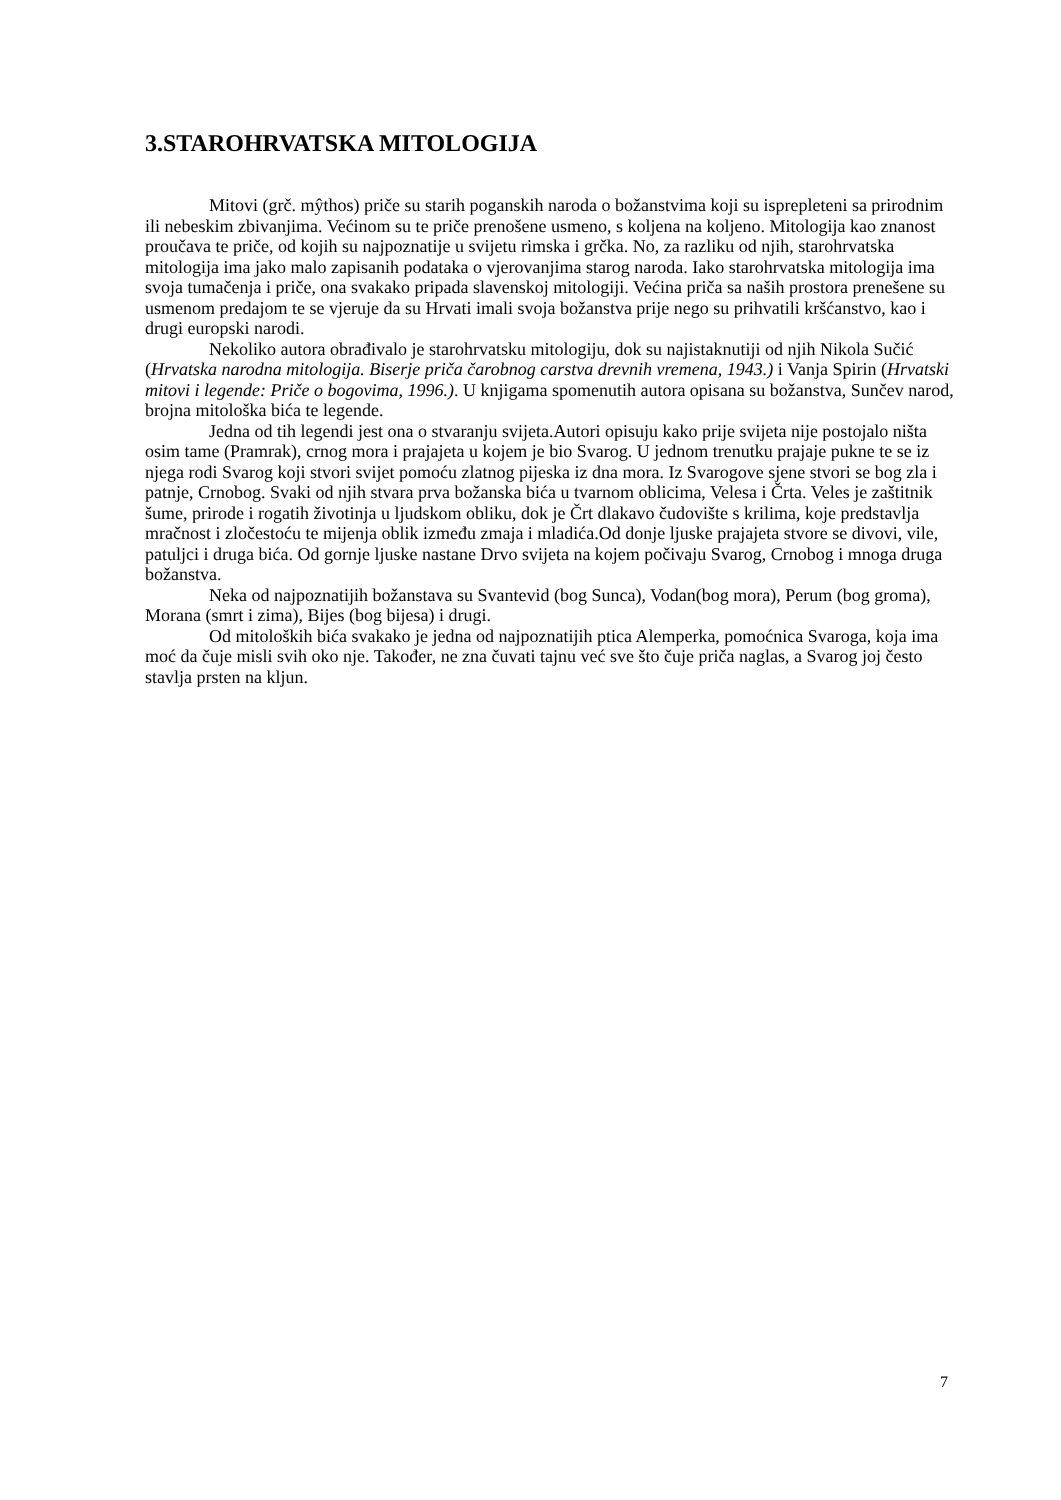3.STAROHRVATSKA MITOLOGIJA
Mitovi (grč. mŷthos) priče su starih poganskih naroda o božanstvima koji su isprepleteni sa prirodnim ili nebeskim zbivanjima. Većinom su te priče prenošene usmeno, s koljena na koljeno. Mitologija kao znanost proučava te priče, od kojih su najpoznatije u svijetu rimska i grčka. No, za razliku od njih, starohrvatska mitologija ima jako malo zapisanih podataka o vjerovanjima starog naroda. Iako starohrvatska mitologija ima svoja tumačenja i priče, ona svakako pripada slavenskoj mitologiji. Većina priča sa naših prostora prenešene su usmenom predajom te se vjeruje da su Hrvati imali svoja božanstva prije nego su prihvatili kršćanstvo, kao i drugi europski narodi.
Nekoliko autora obrađivalo je starohrvatsku mitologiju, dok su najistaknutiji od njih Nikola Sučić (Hrvatska narodna mitologija. Biserje priča čarobnog carstva drevnih vremena, 1943.) i Vanja Spirin (Hrvatski mitovi i legende: Priče o bogovima, 1996.). U knjigama spomenutih autora opisana su božanstva, Sunčev narod, brojna mitološka bića te legende.
Jedna od tih legendi jest ona o stvaranju svijeta.Autori opisuju kako prije svijeta nije postojalo ništa osim tame (Pramrak), crnog mora i prajajeta u kojem je bio Svarog. U jednom trenutku prajaje pukne te se iz njega rodi Svarog koji stvori svijet pomoću zlatnog pijeska iz dna mora. Iz Svarogove sjene stvori se bog zla i patnje, Crnobog. Svaki od njih stvara prva božanska bića u tvarnom oblicima, Velesa i Črta. Veles je zaštitnik šume, prirode i rogatih životinja u ljudskom obliku, dok je Črt dlakavo čudovište s krilima, koje predstavlja mračnost i zločestoću te mijenja oblik između zmaja i mladića.Od donje ljuske prajajeta stvore se divovi, vile, patuljci i druga bića. Od gornje ljuske nastane Drvo svijeta na kojem počivaju Svarog, Crnobog i mnoga druga božanstva.
Neka od najpoznatijih božanstava su Svantevid (bog Sunca), Vodan(bog mora), Perum (bog groma), Morana (smrt i zima), Bijes (bog bijesa) i drugi.
Od mitoloških bića svakako je jedna od najpoznatijih ptica Alemperka, pomoćnica Svaroga, koja ima moć da čuje misli svih oko nje. Također, ne zna čuvati tajnu već sve što čuje priča naglas, a Svarog joj često stavlja prsten na kljun.
7